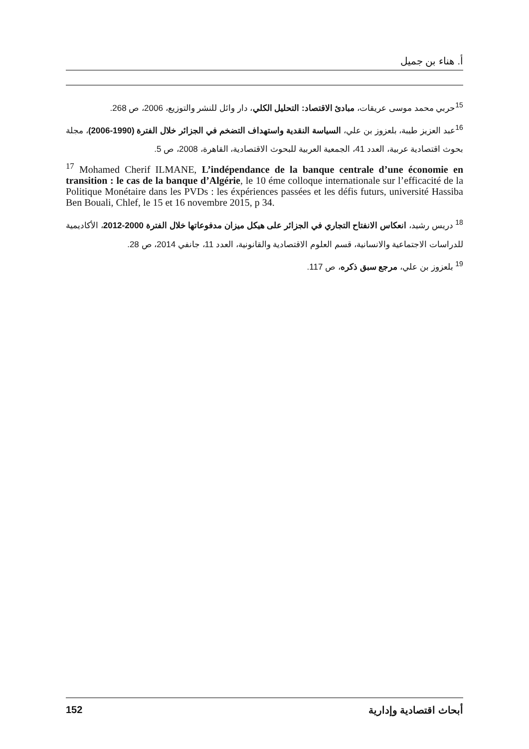أ. هناء بن جميل
<sup>15</sup> حربي محمد موسى عريقات، مبادئ الاقتصاد: التحليل الكلي، دار وائل للنشر والتوزيع، 2006، ص 268.
<sup>16</sup> عبد العزيز طيبة، بلعزوز بن علي، السياسة النقدية واستهداف التضخم في الجزائر خلال الفترة (1990-2006)، مجلة بحوث اقتصادية عربية، العدد 41، الجمعية العربية للبحوث الاقتصادية، القاهرة، 2008، ص 5.
<sup>17</sup> Mohamed Cherif ILMANE, L’indépendance de la banque centrale d’une économie en transition : le cas de la banque d’Algérie, le 10 éme colloque internationale sur l’efficacité de la Politique Monétaire dans les PVDs : les éxpériences passées et les défis futurs, université Hassiba Ben Bouali, Chlef, le 15 et 16 novembre 2015, p 34.
<sup>18</sup> دريس رشيد، انعكاس الانفتاح التجاري في الجزائر على هيكل ميزان مدفوعاتها خلال الفترة 2000-2012، الأكاديمية للدراسات الاجتماعية والانسانية، قسم العلوم الاقتصادية والقانونية، العدد 11، جانفي 2014، ص 28.
<sup>19</sup> بلعزوز بن علي، مرجع سبق ذكره، ص 117.
152 أبحاث اقتصادية وإدارية